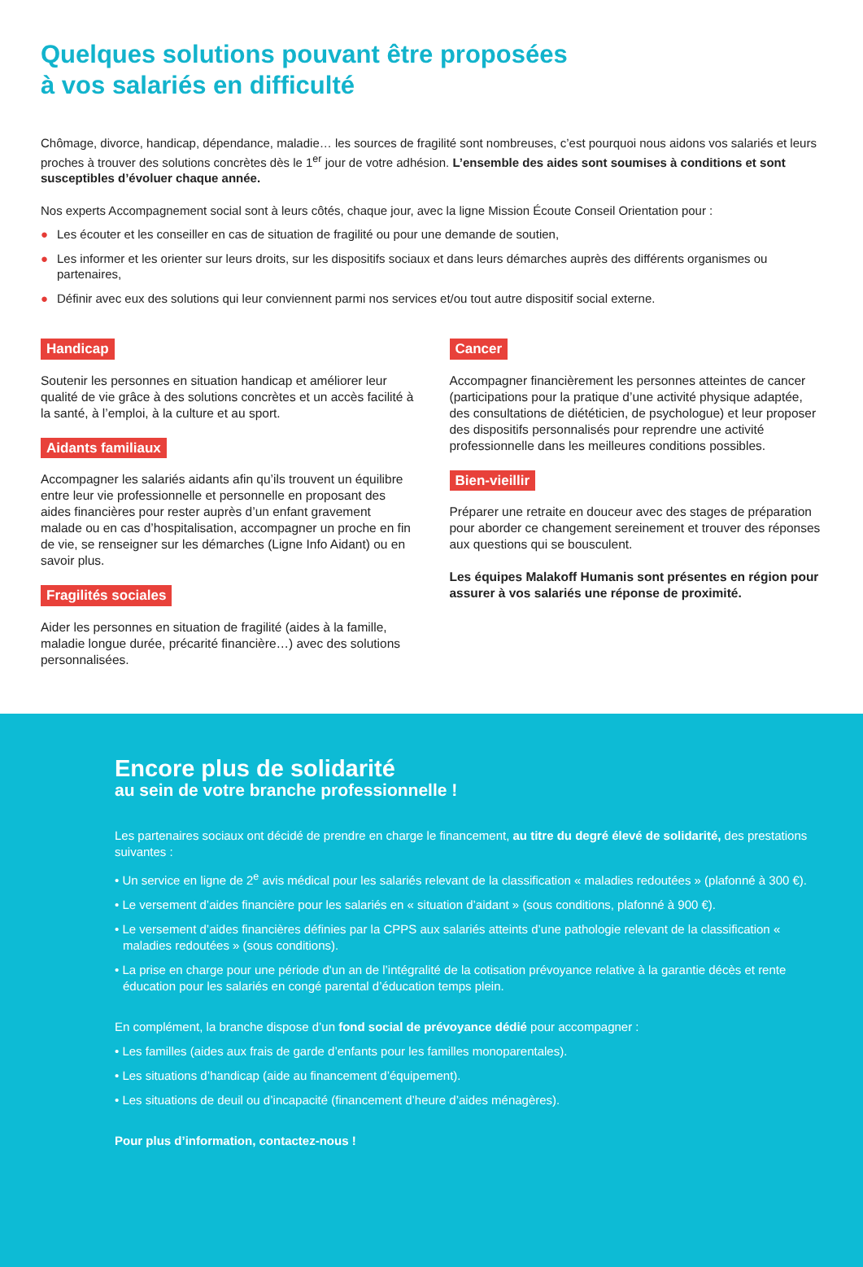Quelques solutions pouvant être proposées
à vos salariés en difficulté
Chômage, divorce, handicap, dépendance, maladie… les sources de fragilité sont nombreuses, c’est pourquoi nous aidons vos salariés et leurs proches à trouver des solutions concrètes dès le 1<sup>er</sup> jour de votre adhésion. L’ensemble des aides sont soumises à conditions et sont susceptibles d’évoluer chaque année.
Nos experts Accompagnement social sont à leurs côtés, chaque jour, avec la ligne Mission Écoute Conseil Orientation pour :
● Les écouter et les conseiller en cas de situation de fragilité ou pour une demande de soutien,
● Les informer et les orienter sur leurs droits, sur les dispositifs sociaux et dans leurs démarches auprès des différents organismes ou partenaires,
● Définir avec eux des solutions qui leur conviennent parmi nos services et/ou tout autre dispositif social externe.
Handicap
Soutenir les personnes en situation handicap et améliorer leur qualité de vie grâce à des solutions concrètes et un accès facilité à la santé, à l’emploi, à la culture et au sport.
Aidants familiaux
Accompagner les salariés aidants afin qu’ils trouvent un équilibre entre leur vie professionnelle et personnelle en proposant des aides financières pour rester auprès d’un enfant gravement malade ou en cas d’hospitalisation, accompagner un proche en fin de vie, se renseigner sur les démarches (Ligne Info Aidant) ou en savoir plus.
Fragilités sociales
Aider les personnes en situation de fragilité (aides à la famille, maladie longue durée, précarité financière…) avec des solutions personnalisées.
Cancer
Accompagner financièrement les personnes atteintes de cancer (participations pour la pratique d’une activité physique adaptée, des consultations de diététicien, de psychologue) et leur proposer des dispositifs personnalisés pour reprendre une activité professionnelle dans les meilleures conditions possibles.
Bien-vieillir
Préparer une retraite en douceur avec des stages de préparation pour aborder ce changement sereinement et trouver des réponses aux questions qui se bousculent.
Les équipes Malakoff Humanis sont présentes en région pour assurer à vos salariés une réponse de proximité.
Encore plus de solidarité
au sein de votre branche professionnelle !
Les partenaires sociaux ont décidé de prendre en charge le financement, au titre du degré élevé de solidarité, des prestations suivantes :
• Un service en ligne de 2<sup>e</sup> avis médical pour les salariés relevant de la classification « maladies redoutées » (plafonné à 300 €).
• Le versement d’aides financière pour les salariés en « situation d’aidant » (sous conditions, plafonné à 900 €).
• Le versement d’aides financières définies par la CPPS aux salariés atteints d’une pathologie relevant de la classification « maladies redoutées » (sous conditions).
• La prise en charge pour une période d'un an de l’intégralité de la cotisation prévoyance relative à la garantie décès et rente éducation pour les salariés en congé parental d’éducation temps plein.
En complément, la branche dispose d’un fond social de prévoyance dédié pour accompagner :
• Les familles (aides aux frais de garde d’enfants pour les familles monoparentales).
• Les situations d’handicap (aide au financement d’équipement).
• Les situations de deuil ou d’incapacité (financement d’heure d’aides ménagères).
Pour plus d’information, contactez-nous !